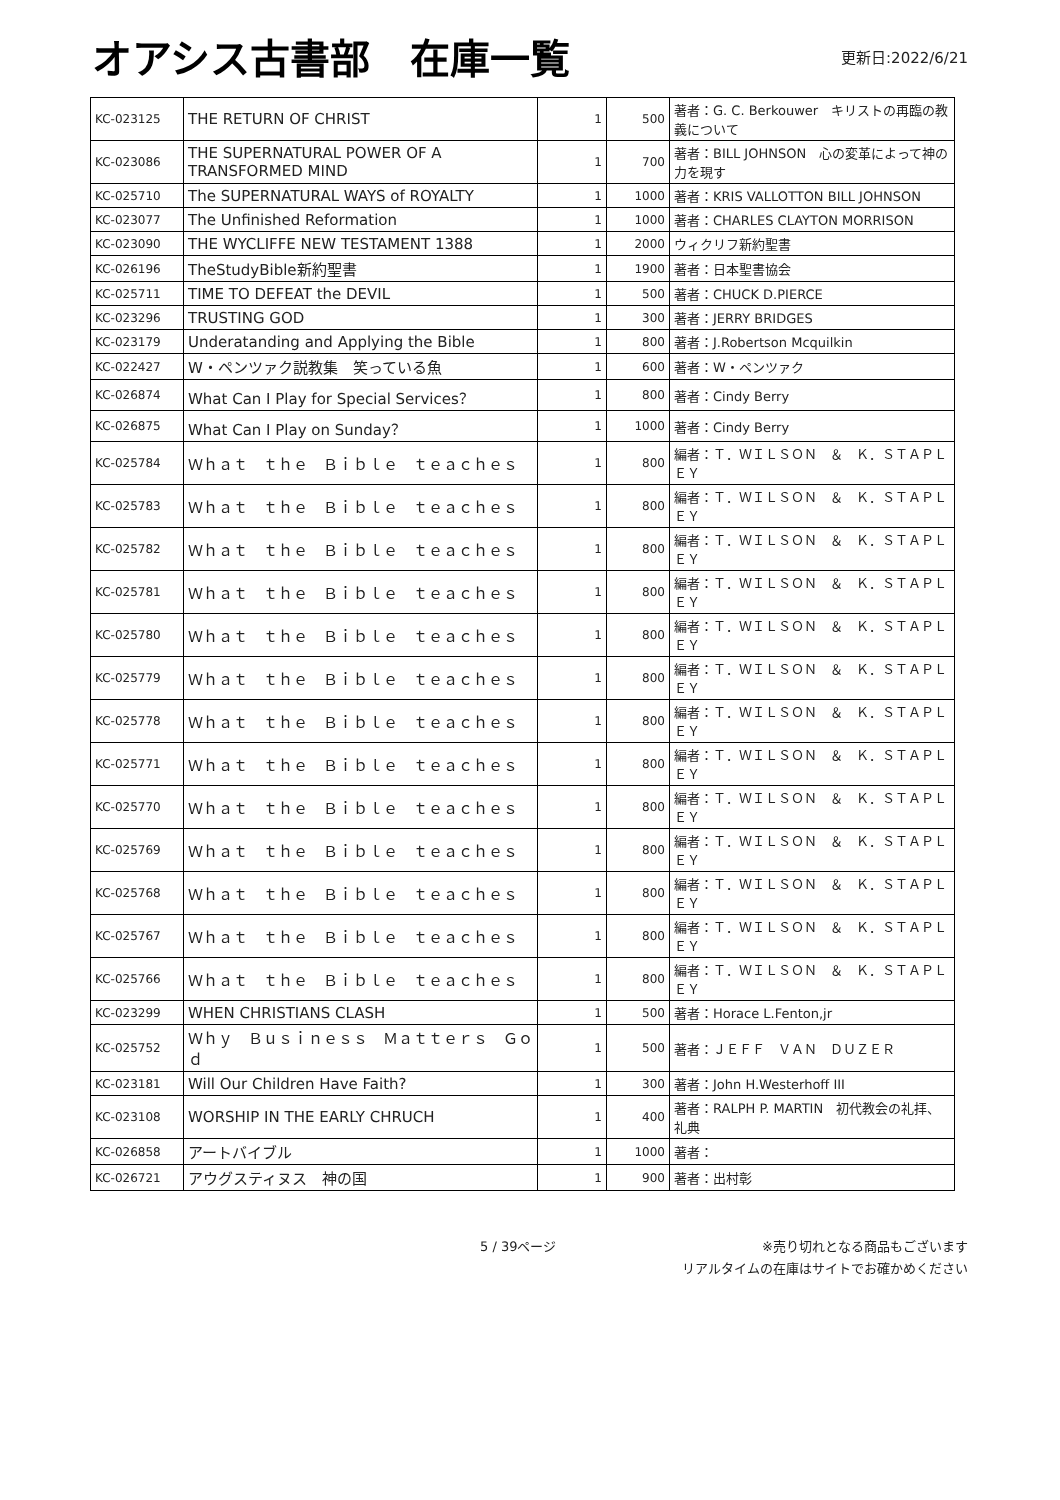オアシス古書部　在庫一覧
更新日:2022/6/21
| KC-023125 | THE RETURN OF CHRIST | 1 | 500 | 著者：G. C. Berkouwer キリストの再臨の教義について |
| KC-023086 | THE SUPERNATURAL POWER OF A TRANSFORMED MIND | 1 | 700 | 著者：BILL JOHNSON 心の変革によって神の力を現す |
| KC-025710 | The SUPERNATURAL WAYS of ROYALTY | 1 | 1000 | 著者：KRIS VALLOTTON BILL JOHNSON |
| KC-023077 | The Unfinished Reformation | 1 | 1000 | 著者：CHARLES CLAYTON MORRISON |
| KC-023090 | THE WYCLIFFE NEW TESTAMENT 1388 | 1 | 2000 | ウィクリフ新約聖書 |
| KC-026196 | TheStudyBible新約聖書 | 1 | 1900 | 著者：日本聖書協会 |
| KC-025711 | TIME TO DEFEAT the DEVIL | 1 | 500 | 著者：CHUCK D.PIERCE |
| KC-023296 | TRUSTING GOD | 1 | 300 | 著者：JERRY BRIDGES |
| KC-023179 | Underatanding and Applying the Bible | 1 | 800 | 著者：J.Robertson Mcquilkin |
| KC-022427 | W・ペンツァク説教集 笑っている魚 | 1 | 600 | 著者：W・ペンツァク |
| KC-026874 | What Can I Play for Special Services？ | 1 | 800 | 著者：Cindy Berry |
| KC-026875 | What Can I Play on Sunday？ | 1 | 1000 | 著者：Cindy Berry |
| KC-025784 | Ｗｈａｔ ｔｈｅ Ｂｉｂｌｅ ｔｅａｃｈｅｓ | 1 | 800 | 編者：Ｔ．ＷＩＬＳＯＮ ＆ Ｋ．ＳＴＡＰＬＥＹ |
| KC-025783 | Ｗｈａｔ ｔｈｅ Ｂｉｂｌｅ ｔｅａｃｈｅｓ | 1 | 800 | 編者：Ｔ．ＷＩＬＳＯＮ ＆ Ｋ．ＳＴＡＰＬＥＹ |
| KC-025782 | Ｗｈａｔ ｔｈｅ Ｂｉｂｌｅ ｔｅａｃｈｅｓ | 1 | 800 | 編者：Ｔ．ＷＩＬＳＯＮ ＆ Ｋ．ＳＴＡＰＬＥＹ |
| KC-025781 | Ｗｈａｔ ｔｈｅ Ｂｉｂｌｅ ｔｅａｃｈｅｓ | 1 | 800 | 編者：Ｔ．ＷＩＬＳＯＮ ＆ Ｋ．ＳＴＡＰＬＥＹ |
| KC-025780 | Ｗｈａｔ ｔｈｅ Ｂｉｂｌｅ ｔｅａｃｈｅｓ | 1 | 800 | 編者：Ｔ．ＷＩＬＳＯＮ ＆ Ｋ．ＳＴＡＰＬＥＹ |
| KC-025779 | Ｗｈａｔ ｔｈｅ Ｂｉｂｌｅ ｔｅａｃｈｅｓ | 1 | 800 | 編者：Ｔ．ＷＩＬＳＯＮ ＆ Ｋ．ＳＴＡＰＬＥＹ |
| KC-025778 | Ｗｈａｔ ｔｈｅ Ｂｉｂｌｅ ｔｅａｃｈｅｓ | 1 | 800 | 編者：Ｔ．ＷＩＬＳＯＮ ＆ Ｋ．ＳＴＡＰＬＥＹ |
| KC-025771 | Ｗｈａｔ ｔｈｅ Ｂｉｂｌｅ ｔｅａｃｈｅｓ | 1 | 800 | 編者：Ｔ．ＷＩＬＳＯＮ ＆ Ｋ．ＳＴＡＰＬＥＹ |
| KC-025770 | Ｗｈａｔ ｔｈｅ Ｂｉｂｌｅ ｔｅａｃｈｅｓ | 1 | 800 | 編者：Ｔ．ＷＩＬＳＯＮ ＆ Ｋ．ＳＴＡＰＬＥＹ |
| KC-025769 | Ｗｈａｔ ｔｈｅ Ｂｉｂｌｅ ｔｅａｃｈｅｓ | 1 | 800 | 編者：Ｔ．ＷＩＬＳＯＮ ＆ Ｋ．ＳＴＡＰＬＥＹ |
| KC-025768 | Ｗｈａｔ ｔｈｅ Ｂｉｂｌｅ ｔｅａｃｈｅｓ | 1 | 800 | 編者：Ｔ．ＷＩＬＳＯＮ ＆ Ｋ．ＳＴＡＰＬＥＹ |
| KC-025767 | Ｗｈａｔ ｔｈｅ Ｂｉｂｌｅ ｔｅａｃｈｅｓ | 1 | 800 | 編者：Ｔ．ＷＩＬＳＯＮ ＆ Ｋ．ＳＴＡＰＬＥＹ |
| KC-025766 | Ｗｈａｔ ｔｈｅ Ｂｉｂｌｅ ｔｅａｃｈｅｓ | 1 | 800 | 編者：Ｔ．ＷＩＬＳＯＮ ＆ Ｋ．ＳＴＡＰＬＥＹ |
| KC-023299 | WHEN CHRISTIANS CLASH | 1 | 500 | 著者：Horace L.Fenton,jr |
| KC-025752 | Ｗｈｙ Ｂｕｓｉｎｅｓｓ Ｍａｔｔｅｒｓ Ｇｏｄ | 1 | 500 | 著者：ＪＥＦＦ ＶＡＮ ＤＵＺＥＲ |
| KC-023181 | Will Our Children Have Faith? | 1 | 300 | 著者：John H.Westerhoff III |
| KC-023108 | WORSHIP IN THE EARLY CHRUCH | 1 | 400 | 著者：RALPH P. MARTIN 初代教会の礼拝、礼典 |
| KC-026858 | アートバイブル | 1 | 1000 | 著者： |
| KC-026721 | アウグスティヌス 神の国 | 1 | 900 | 著者：出村彰 |
5 / 39ページ
※売り切れとなる商品もございます
リアルタイムの在庫はサイトでお確かめください